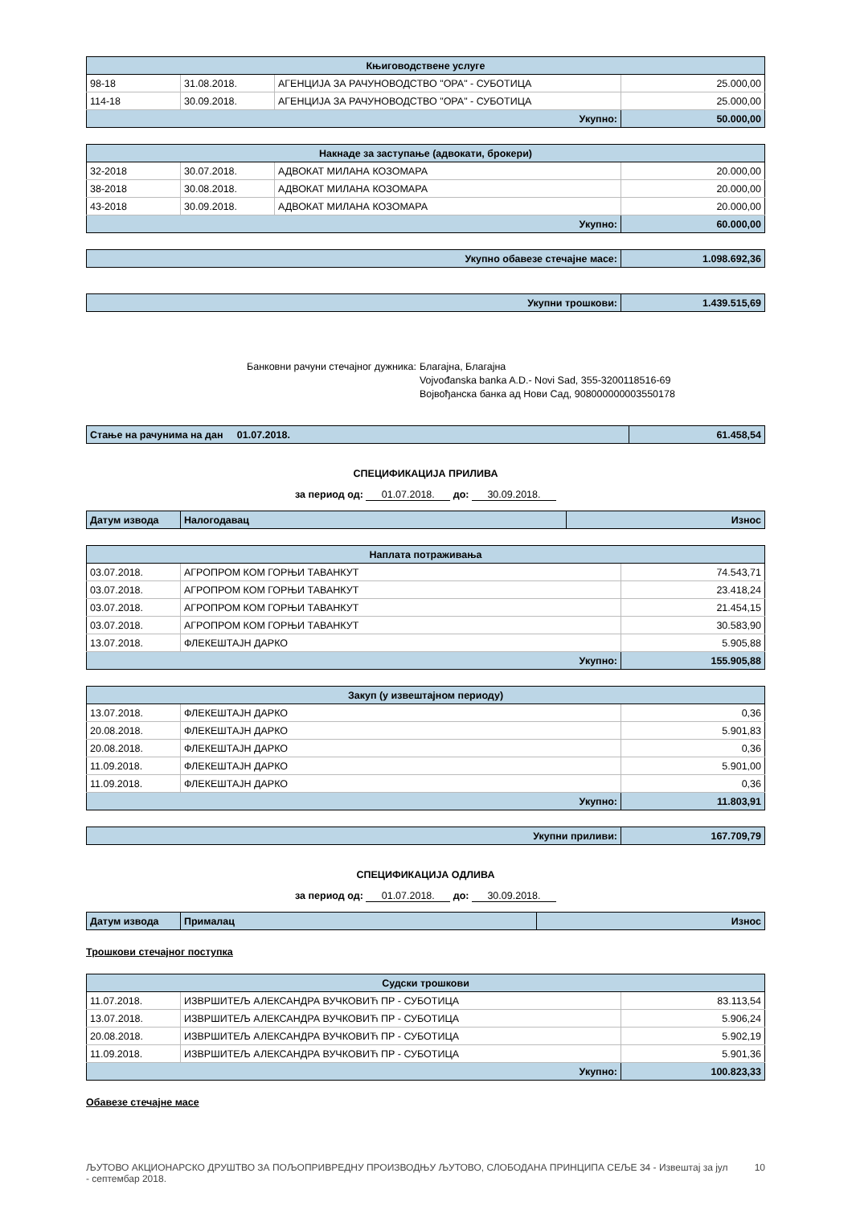| Књиговодствене услуге | | | |
| --- | --- | --- | --- |
| 98-18 | 31.08.2018. | АГЕНЦИЈА ЗА РАЧУНОВОДСТВО "ОРА" - СУБОТИЦА | 25.000,00 |
| 114-18 | 30.09.2018. | АГЕНЦИЈА ЗА РАЧУНОВОДСТВО "ОРА" - СУБОТИЦА | 25.000,00 |
| Укупно: | | | 50.000,00 |
| Накнаде за заступање (адвокати, брокери) | | | |
| --- | --- | --- | --- |
| 32-2018 | 30.07.2018. | АДВОКАТ МИЛАНА КОЗОМАРА | 20.000,00 |
| 38-2018 | 30.08.2018. | АДВОКАТ МИЛАНА КОЗОМАРА | 20.000,00 |
| 43-2018 | 30.09.2018. | АДВОКАТ МИЛАНА КОЗОМАРА | 20.000,00 |
| Укупно: | | | 60.000,00 |
| Укупно обавезе стечајне масе: | 1.098.692,36 |
| Укупни трошкови: | 1.439.515,69 |
Банковни рачуни стечајног дужника:
Благајна, Благајна
Vojvođanska banka A.D.- Novi Sad, 355-3200118516-69
Војвођанска банка ад Нови Сад, 908000000003550178
| Стање на рачунима на дан 01.07.2018. | 61.458,54 |
СПЕЦИФИКАЦИЈА ПРИЛИВА
за период од: 01.07.2018. до: 30.09.2018.
| Датум извода | Налогодавац | Износ |
| Наплата потраживања | | |
| --- | --- | --- |
| 03.07.2018. | АГРОПРОМ КОМ ГОРЊИ ТАВАНКУТ | 74.543,71 |
| 03.07.2018. | АГРОПРОМ КОМ ГОРЊИ ТАВАНКУТ | 23.418,24 |
| 03.07.2018. | АГРОПРОМ КОМ ГОРЊИ ТАВАНКУТ | 21.454,15 |
| 03.07.2018. | АГРОПРОМ КОМ ГОРЊИ ТАВАНКУТ | 30.583,90 |
| 13.07.2018. | ФЛЕКЕШТАЈН ДАРКО | 5.905,88 |
| Укупно: | | 155.905,88 |
| Закуп (у извештајном периоду) | | |
| --- | --- | --- |
| 13.07.2018. | ФЛЕКЕШТАЈН ДАРКО | 0,36 |
| 20.08.2018. | ФЛЕКЕШТАЈН ДАРКО | 5.901,83 |
| 20.08.2018. | ФЛЕКЕШТАЈН ДАРКО | 0,36 |
| 11.09.2018. | ФЛЕКЕШТАЈН ДАРКО | 5.901,00 |
| 11.09.2018. | ФЛЕКЕШТАЈН ДАРКО | 0,36 |
| Укупно: | | 11.803,91 |
| Укупни приливи: | 167.709,79 |
СПЕЦИФИКАЦИЈА ОДЛИВА
за период од: 01.07.2018. до: 30.09.2018.
| Датум извода | Прималац | Износ |
Трошкови стечајног поступка
| Судски трошкови | | |
| --- | --- | --- |
| 11.07.2018. | ИЗВРШИТЕЉ АЛЕКСАНДРА ВУЧКОВИЋ ПР - СУБОТИЦА | 83.113,54 |
| 13.07.2018. | ИЗВРШИТЕЉ АЛЕКСАНДРА ВУЧКОВИЋ ПР - СУБОТИЦА | 5.906,24 |
| 20.08.2018. | ИЗВРШИТЕЉ АЛЕКСАНДРА ВУЧКОВИЋ ПР - СУБОТИЦА | 5.902,19 |
| 11.09.2018. | ИЗВРШИТЕЉ АЛЕКСАНДРА ВУЧКОВИЋ ПР - СУБОТИЦА | 5.901,36 |
| Укупно: | | 100.823,33 |
Обавезе стечајне масе
ЉУТОВО АКЦИОНАРСКО ДРУШТВО ЗА ПОЉОПРИВРЕДНУ ПРОИЗВОДЊУ ЉУТОВО, СЛОБОДАНА ПРИНЦИПА СЕЉЕ 34 - Извештај за јул - септембар 2018.
10